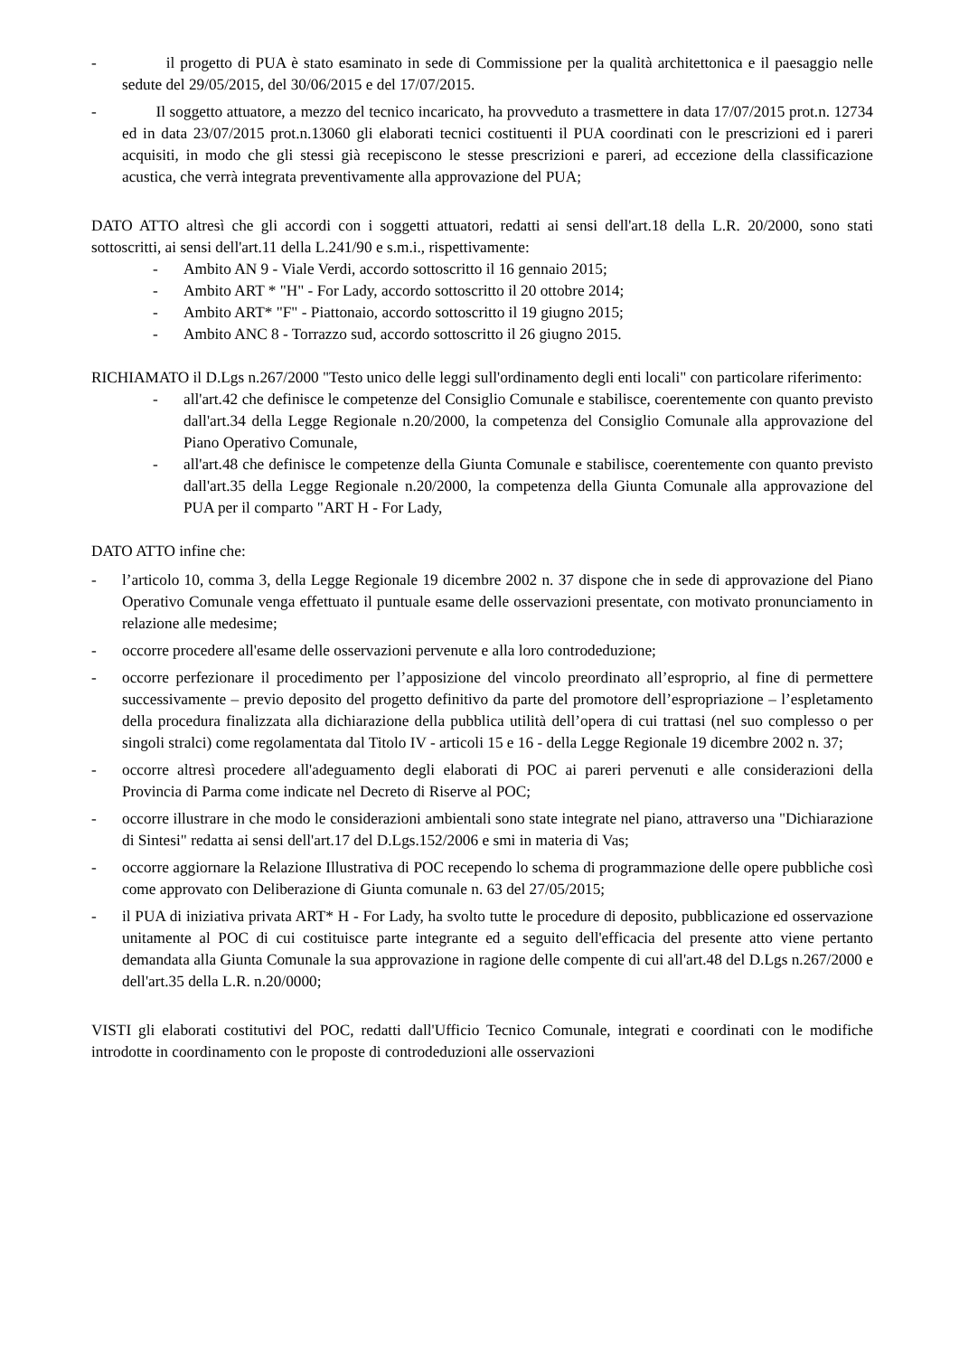- il progetto di PUA è stato esaminato in sede di Commissione per la qualità architettonica e il paesaggio nelle sedute del 29/05/2015, del 30/06/2015 e del 17/07/2015.
- Il soggetto attuatore, a mezzo del tecnico incaricato, ha provveduto a trasmettere in data 17/07/2015 prot.n. 12734 ed in data 23/07/2015 prot.n.13060 gli elaborati tecnici costituenti il PUA coordinati con le prescrizioni ed i pareri acquisiti, in modo che gli stessi già recepiscono le stesse prescrizioni e pareri, ad eccezione della classificazione acustica, che verrà integrata preventivamente alla approvazione del PUA;
DATO ATTO altresì che gli accordi con i soggetti attuatori, redatti ai sensi dell'art.18 della L.R. 20/2000, sono stati sottoscritti, ai sensi dell'art.11 della L.241/90 e s.m.i., rispettivamente:
- Ambito AN 9 - Viale Verdi, accordo sottoscritto il 16 gennaio 2015;
- Ambito ART * "H" - For Lady, accordo sottoscritto il 20 ottobre 2014;
- Ambito ART* "F" - Piattonaio, accordo sottoscritto il 19 giugno 2015;
- Ambito ANC 8 - Torrazzo sud, accordo sottoscritto il 26 giugno 2015.
RICHIAMATO il D.Lgs n.267/2000 "Testo unico delle leggi sull'ordinamento degli enti locali" con particolare riferimento:
- all'art.42 che definisce le competenze del Consiglio Comunale e stabilisce, coerentemente con quanto previsto dall'art.34 della Legge Regionale n.20/2000, la competenza del Consiglio Comunale alla approvazione del Piano Operativo Comunale,
- all'art.48 che definisce le competenze della Giunta Comunale e stabilisce, coerentemente con quanto previsto dall'art.35 della Legge Regionale n.20/2000, la competenza della Giunta Comunale alla approvazione del PUA per il comparto "ART H - For Lady,
DATO ATTO infine che:
- l’articolo 10, comma 3, della Legge Regionale 19 dicembre 2002 n. 37 dispone che in sede di approvazione del Piano Operativo Comunale venga effettuato il puntuale esame delle osservazioni presentate, con motivato pronunciamento in relazione alle medesime;
- occorre procedere all'esame delle osservazioni pervenute e alla loro controdeduzione;
- occorre perfezionare il procedimento per l’apposizione del vincolo preordinato all’esproprio, al fine di permettere successivamente – previo deposito del progetto definitivo da parte del promotore dell’espropriazione – l’espletamento della procedura finalizzata alla dichiarazione della pubblica utilità dell’opera di cui trattasi (nel suo complesso o per singoli stralci) come regolamentata dal Titolo IV - articoli 15 e 16 - della Legge Regionale 19 dicembre 2002 n. 37;
- occorre altresì procedere all'adeguamento degli elaborati di POC ai pareri pervenuti e alle considerazioni della Provincia di Parma come indicate nel Decreto di Riserve al POC;
- occorre illustrare in che modo le considerazioni ambientali sono state integrate nel piano, attraverso una "Dichiarazione di Sintesi" redatta ai sensi dell'art.17 del D.Lgs.152/2006 e smi in materia di Vas;
- occorre aggiornare la Relazione Illustrativa di POC recependo lo schema di programmazione delle opere pubbliche così come approvato con Deliberazione di Giunta comunale n. 63 del 27/05/2015;
- il PUA di iniziativa privata ART* H - For Lady, ha svolto tutte le procedure di deposito, pubblicazione ed osservazione unitamente al POC di cui costituisce parte integrante ed a seguito dell'efficacia del presente atto viene pertanto demandata alla Giunta Comunale la sua approvazione in ragione delle compente di cui all'art.48 del D.Lgs n.267/2000 e dell'art.35 della L.R. n.20/0000;
VISTI gli elaborati costitutivi del POC, redatti dall'Ufficio Tecnico Comunale, integrati e coordinati con le modifiche introdotte in coordinamento con le proposte di controdeduzioni alle osservazioni